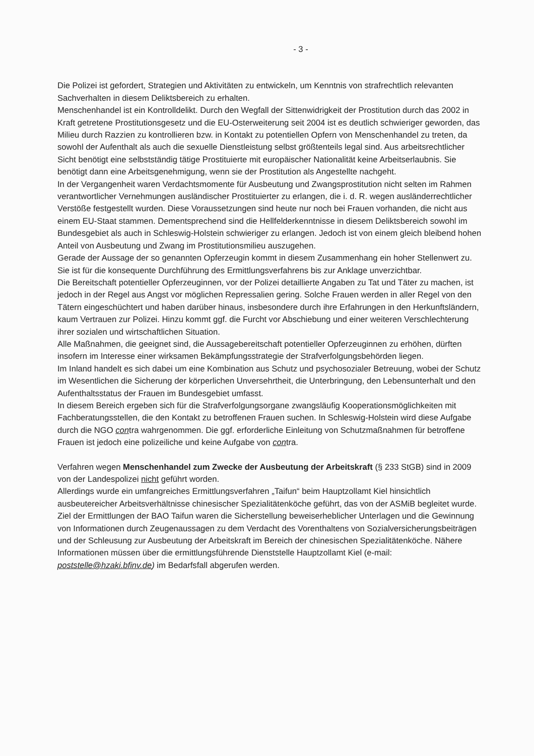- 3 -
Die Polizei ist gefordert, Strategien und Aktivitäten zu entwickeln, um Kenntnis von straf­rechtlich relevanten Sachverhalten in diesem Deliktsbereich zu erhalten.
Menschenhandel ist ein Kontrolldelikt. Durch den Wegfall der Sittenwidrigkeit der Prostitution durch das 2002 in Kraft getretene Prostitutionsgesetz und die EU-Osterweiterung seit 2004 ist es deutlich schwieriger geworden, das Milieu durch Razzien zu kontrollieren bzw. in Kontakt zu potentiellen Opfern von Menschenhandel zu treten, da sowohl der Aufenthalt als auch die sexuelle Dienstleistung selbst größtenteils legal sind. Aus arbeitsrechtlicher Sicht benötigt eine selbstständig tätige Prostituierte mit europäischer Nationalität keine Arbeitserlaubnis. Sie benötigt dann eine Arbeitsgenehmigung, wenn sie der Prostitution als Angestellte nachgeht.
In der Vergangenheit waren Verdachtsmomente für Ausbeutung und Zwangsprostitution nicht selten im Rahmen verantwortlicher Vernehmungen ausländischer Prostituierter zu erlangen, die i. d. R. wegen ausländerrechtlicher Verstöße festgestellt wurden. Diese Voraussetzungen sind heute nur noch bei Frauen vorhanden, die nicht aus einem EU-Staat stammen. Dementsprechend sind die Hellfelderkenntnisse in diesem Deliktsbereich sowohl im Bundesgebiet als auch in Schleswig-Holstein schwieriger zu erlangen. Jedoch ist von einem gleich bleibend hohen Anteil von Ausbeutung und Zwang im Prostitutionsmilieu auszugehen.
Gerade der Aussage der so genannten Opferzeugin kommt in diesem Zusammenhang ein hoher Stellenwert zu. Sie ist für die konsequente Durchführung des Ermittlungsverfahrens bis zur Anklage unverzichtbar.
Die Bereitschaft potentieller Opferzeuginnen, vor der Polizei detaillierte Angaben zu Tat und Täter zu machen, ist jedoch in der Regel aus Angst vor möglichen Repressalien gering. Solche Frauen werden in aller Regel von den Tätern eingeschüchtert und haben darüber hinaus, insbesondere durch ihre Erfahrungen in den Herkunftsländern, kaum Vertrauen zur Polizei. Hinzu kommt ggf. die Furcht vor Abschiebung und einer weiteren Verschlechterung ihrer sozialen und wirtschaftlichen Situation.
Alle Maßnahmen, die geeignet sind, die Aussagebereitschaft potentieller Opferzeuginnen zu erhöhen, dürften insofern im Interesse einer wirksamen Bekämpfungsstrategie der Strafverfolgungsbehörden liegen.
Im Inland handelt es sich dabei um eine Kombination aus Schutz und psychosozialer Betreuung, wobei der Schutz im Wesentlichen die Sicherung der körperlichen Unversehrtheit, die Unterbringung, den Lebensunterhalt und den Aufenthaltsstatus der Frauen im Bundesgebiet umfasst.
In diesem Bereich ergeben sich für die Strafverfolgungsorgane zwangsläufig Kooperationsmöglichkeiten mit Fachberatungsstellen, die den Kontakt zu betroffenen Frauen suchen. In Schleswig-Holstein wird diese Aufgabe durch die NGO contra wahrgenommen. Die ggf. erforderliche Einleitung von Schutzmaßnahmen für betroffene Frauen ist jedoch eine polizeiliche und keine Aufgabe von contra.
Verfahren wegen Menschenhandel zum Zwecke der Ausbeutung der Arbeitskraft (§ 233 StGB) sind in 2009 von der Landespolizei nicht geführt worden.
Allerdings wurde ein umfangreiches Ermittlungsverfahren „Taifun“ beim Hauptzollamt Kiel hinsichtlich ausbeutereicher Arbeitsverhältnisse chinesischer Spezialitätenköche geführt, das von der ASMiB begleitet wurde. Ziel der Ermittlungen der BAO Taifun waren die Sicherstellung beweiserheblicher Unterlagen und die Gewinnung von Informationen durch Zeugenaussagen zu dem Verdacht des Vorenthaltens von Sozialversicherungsbeiträgen und der Schleusung zur Ausbeutung der Arbeitskraft im Bereich der chinesischen Spezialitätenköche. Nähere Informationen müssen über die ermittlungsführende Dienststelle Hauptzollamt Kiel (e-mail: poststelle@hzaki.bfinv.de) im Bedarfsfall abgerufen werden.